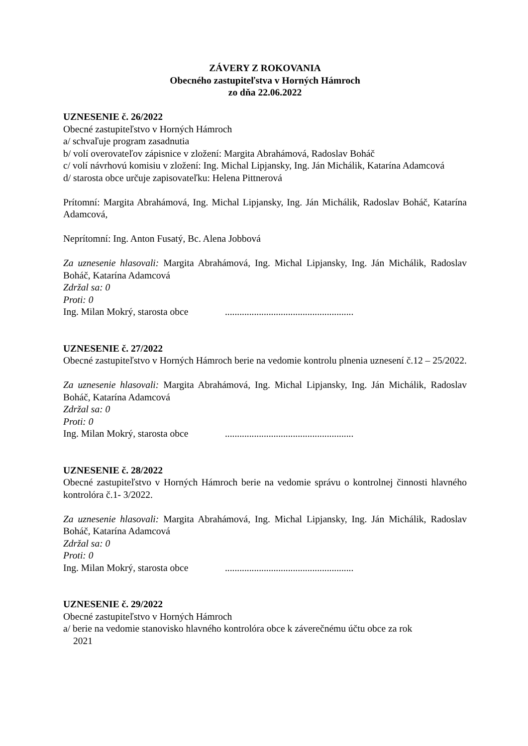ZÁVERY Z ROKOVANIA
Obecného zastupiteľstva v Horných Hámroch
zo dňa 22.06.2022
UZNESENIE č. 26/2022
Obecné zastupiteľstvo v Horných Hámroch
a/ schvaľuje program zasadnutia
b/ volí overovateľov zápisnice v zložení: Margita Abrahámová, Radoslav Boháč
c/ volí návrhovú komisiu v zložení: Ing. Michal Lipjansky, Ing. Ján Michálik, Katarína Adamcová
d/ starosta obce určuje zapisovateľku: Helena Pittnerová
Prítomní: Margita Abrahámová, Ing. Michal Lipjansky, Ing. Ján Michálik, Radoslav Boháč, Katarína Adamcová,
Neprítomní: Ing. Anton Fusatý, Bc. Alena Jobbová
Za uznesenie hlasovali: Margita Abrahámová, Ing. Michal Lipjansky, Ing. Ján Michálik, Radoslav Boháč, Katarína Adamcová
Zdržal sa: 0
Proti: 0
Ing. Milan Mokrý, starosta obce .....................................................
UZNESENIE č. 27/2022
Obecné zastupiteľstvo v Horných Hámroch berie na vedomie kontrolu plnenia uznesení č.12 – 25/2022.
Za uznesenie hlasovali: Margita Abrahámová, Ing. Michal Lipjansky, Ing. Ján Michálik, Radoslav Boháč, Katarína Adamcová
Zdržal sa: 0
Proti: 0
Ing. Milan Mokrý, starosta obce .....................................................
UZNESENIE č. 28/2022
Obecné zastupiteľstvo v Horných Hámroch berie na vedomie správu o kontrolnej činnosti hlavného kontrolóra č.1- 3/2022.
Za uznesenie hlasovali: Margita Abrahámová, Ing. Michal Lipjansky, Ing. Ján Michálik, Radoslav Boháč, Katarína Adamcová
Zdržal sa: 0
Proti: 0
Ing. Milan Mokrý, starosta obce .....................................................
UZNESENIE č. 29/2022
Obecné zastupiteľstvo v Horných Hámroch
a/ berie na vedomie stanovisko hlavného kontrolóra obce k záverečnému účtu obce za rok
2021